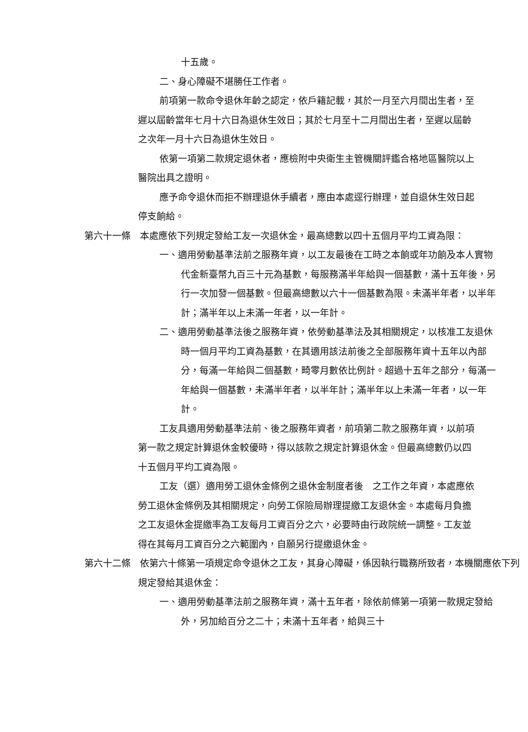十五歲。
二、身心障礙不堪勝任工作者。
前項第一款命令退休年齡之認定，依戶籍記載，其於一月至六月間出生者，至遲以屆齡當年七月十六日為退休生效日；其於七月至十二月間出生者，至遲以屆齡之次年一月十六日為退休生效日。
依第一項第二款規定退休者，應檢附中央衛生主管機關評鑑合格地區醫院以上醫院出具之證明。
應予命令退休而拒不辦理退休手續者，應由本處逕行辦理，並自退休生效日起停支餉給。
第六十一條　本處應依下列規定發給工友一次退休金，最高總數以四十五個月平均工資為限：
一、適用勞動基準法前之服務年資，以工友最後在工時之本餉或年功餉及本人實物代金新臺幣九百三十元為基數，每服務滿半年給與一個基數，滿十五年後，另行一次加發一個基數。但最高總數以六十一個基數為限。未滿半年者，以半年計；滿半年以上未滿一年者，以一年計。
二、適用勞動基準法後之服務年資，依勞動基準法及其相關規定，以核准工友退休時一個月平均工資為基數，在其適用該法前後之全部服務年資十五年以內部分，每滿一年給與二個基數，畸零月數依比例計。超過十五年之部分，每滿一年給與一個基數，未滿半年者，以半年計；滿半年以上未滿一年者，以一年計。
工友具適用勞動基準法前、後之服務年資者，前項第二款之服務年資，以前項第一款之規定計算退休金較優時，得以該款之規定計算退休金。但最高總數仍以四十五個月平均工資為限。
工友（選）適用勞工退休金條例之退休金制度者後　之工作之年資，本處應依勞工退休金條例及其相關規定，向勞工保險局辦理提繳工友退休金。本處每月負擔之工友退休金提繳率為工友每月工資百分之六，必要時由行政院統一調整。工友並得在其每月工資百分之六範圍內，自願另行提繳退休金。
第六十二條　依第六十條第一項規定命令退休之工友，其身心障礙，係因執行職務所致者，本機關應依下列規定發給其退休金：
一、適用勞動基準法前之服務年資，滿十五年者，除依前條第一項第一款規定發給外，另加給百分之二十；未滿十五年者，給與三十